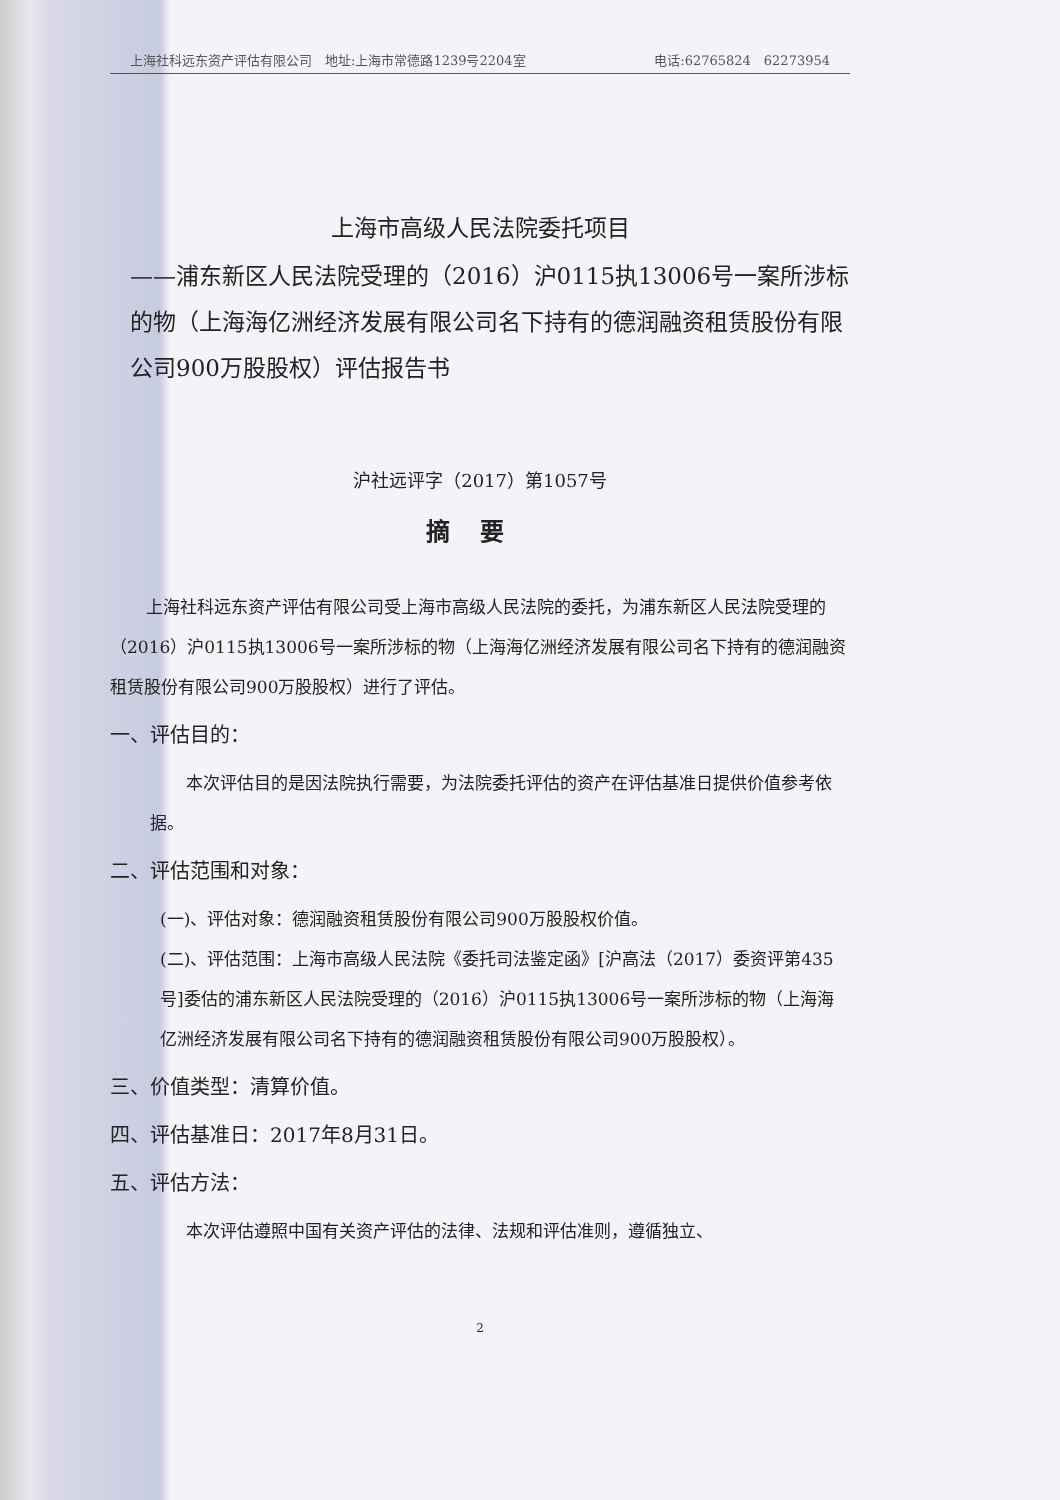上海社科远东资产评估有限公司　地址:上海市常德路1239号2204室 电话:62765824　62273954
上海市高级人民法院委托项目
——浦东新区人民法院受理的（2016）沪0115执13006号一案所涉标的物（上海海亿洲经济发展有限公司名下持有的德润融资租赁股份有限公司900万股股权）评估报告书
沪社远评字（2017）第1057号
摘要
上海社科远东资产评估有限公司受上海市高级人民法院的委托，为浦东新区人民法院受理的（2016）沪0115执13006号一案所涉标的物（上海海亿洲经济发展有限公司名下持有的德润融资租赁股份有限公司900万股股权）进行了评估。
一、评估目的：
本次评估目的是因法院执行需要，为法院委托评估的资产在评估基准日提供价值参考依据。
二、评估范围和对象：
(一)、评估对象：德润融资租赁股份有限公司900万股股权价值。
(二)、评估范围：上海市高级人民法院《委托司法鉴定函》[沪高法（2017）委资评第435号]委估的浦东新区人民法院受理的（2016）沪0115执13006号一案所涉标的物（上海海亿洲经济发展有限公司名下持有的德润融资租赁股份有限公司900万股股权）。
三、价值类型：清算价值。
四、评估基准日：2017年8月31日。
五、评估方法：
本次评估遵照中国有关资产评估的法律、法规和评估准则，遵循独立、
2